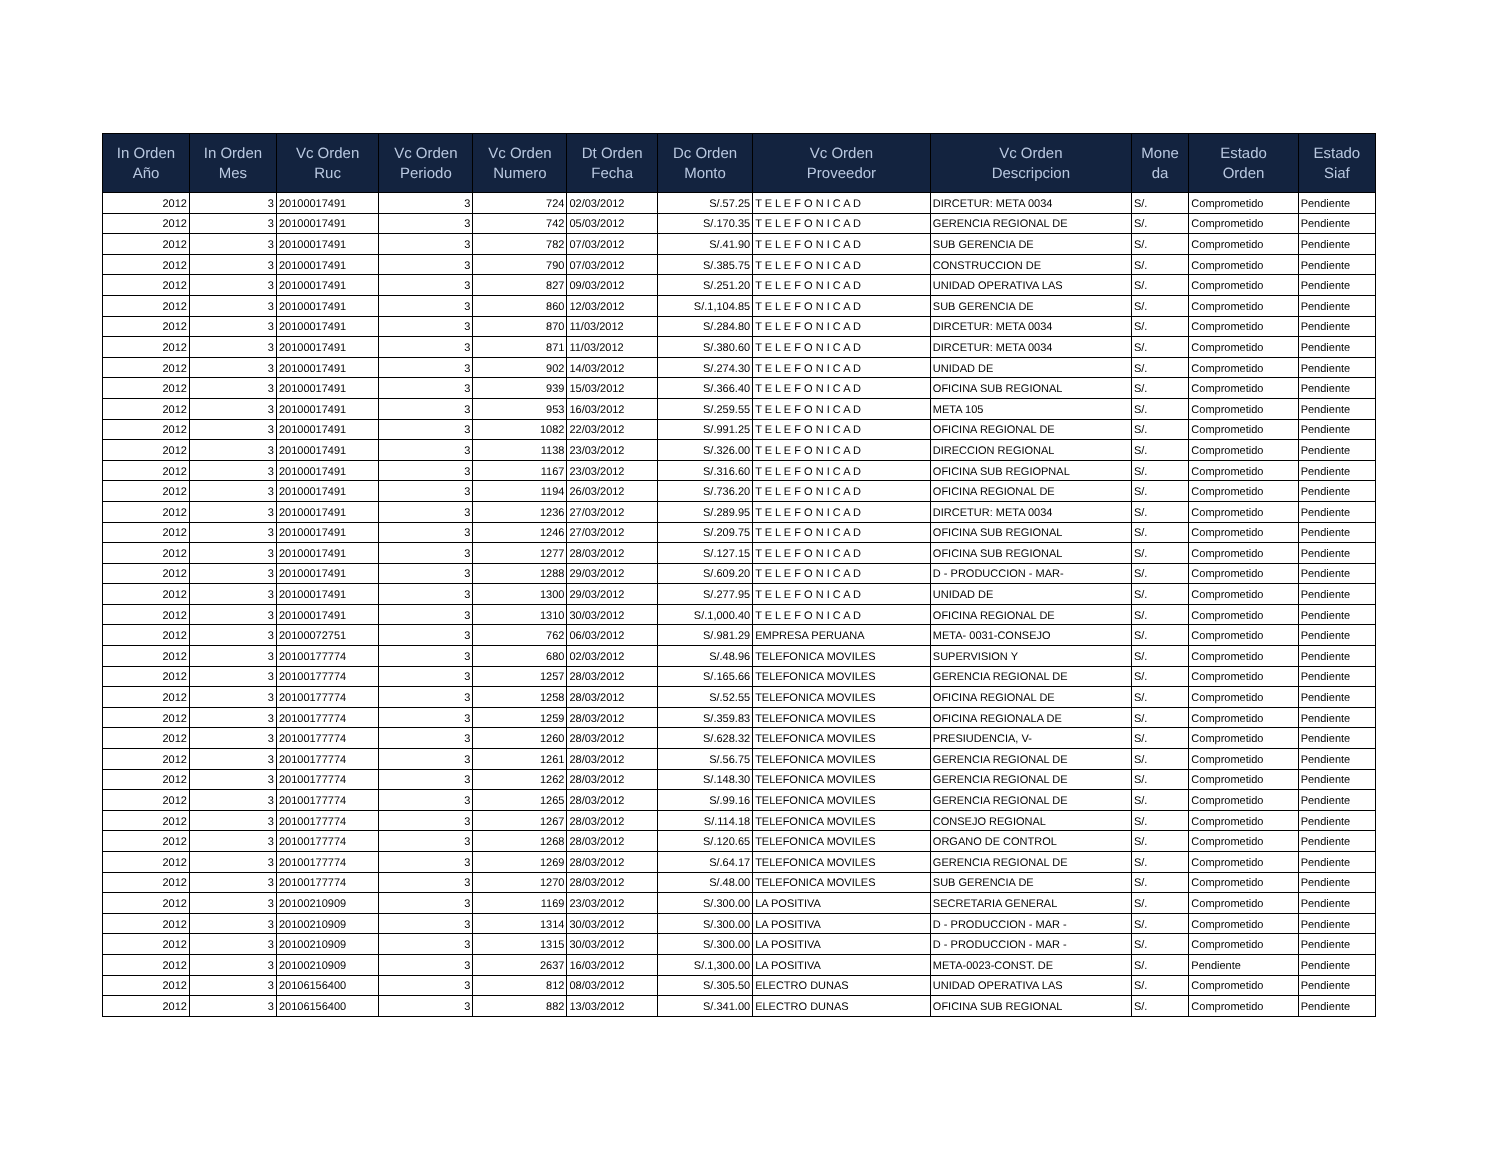| In Orden Año | In Orden Mes | Vc Orden Ruc | Vc Orden Periodo | Vc Orden Numero | Dt Orden Fecha | Dc Orden Monto | Vc Orden Proveedor | Vc Orden Descripcion | Mone da | Estado Orden | Estado Siaf |
| --- | --- | --- | --- | --- | --- | --- | --- | --- | --- | --- | --- |
| 2012 | 3 | 20100017491 | 3 | 724 | 02/03/2012 | S/.57.25 | T E L E F O N I C A D | DIRCETUR: META 0034 | S/. | Comprometido | Pendiente |
| 2012 | 3 | 20100017491 | 3 | 742 | 05/03/2012 | S/.170.35 | T E L E F O N I C A D | GERENCIA REGIONAL DE | S/. | Comprometido | Pendiente |
| 2012 | 3 | 20100017491 | 3 | 782 | 07/03/2012 | S/.41.90 | T E L E F O N I C A D | SUB GERENCIA DE | S/. | Comprometido | Pendiente |
| 2012 | 3 | 20100017491 | 3 | 790 | 07/03/2012 | S/.385.75 | T E L E F O N I C A D | CONSTRUCCION DE | S/. | Comprometido | Pendiente |
| 2012 | 3 | 20100017491 | 3 | 827 | 09/03/2012 | S/.251.20 | T E L E F O N I C A D | UNIDAD OPERATIVA LAS | S/. | Comprometido | Pendiente |
| 2012 | 3 | 20100017491 | 3 | 860 | 12/03/2012 | S/.1,104.85 | T E L E F O N I C A D | SUB GERENCIA DE | S/. | Comprometido | Pendiente |
| 2012 | 3 | 20100017491 | 3 | 870 | 11/03/2012 | S/.284.80 | T E L E F O N I C A D | DIRCETUR: META 0034 | S/. | Comprometido | Pendiente |
| 2012 | 3 | 20100017491 | 3 | 871 | 11/03/2012 | S/.380.60 | T E L E F O N I C A D | DIRCETUR: META 0034 | S/. | Comprometido | Pendiente |
| 2012 | 3 | 20100017491 | 3 | 902 | 14/03/2012 | S/.274.30 | T E L E F O N I C A D | UNIDAD DE | S/. | Comprometido | Pendiente |
| 2012 | 3 | 20100017491 | 3 | 939 | 15/03/2012 | S/.366.40 | T E L E F O N I C A D | OFICINA SUB REGIONAL | S/. | Comprometido | Pendiente |
| 2012 | 3 | 20100017491 | 3 | 953 | 16/03/2012 | S/.259.55 | T E L E F O N I C A D | META 105 | S/. | Comprometido | Pendiente |
| 2012 | 3 | 20100017491 | 3 | 1082 | 22/03/2012 | S/.991.25 | T E L E F O N I C A D | OFICINA REGIONAL DE | S/. | Comprometido | Pendiente |
| 2012 | 3 | 20100017491 | 3 | 1138 | 23/03/2012 | S/.326.00 | T E L E F O N I C A D | DIRECCION REGIONAL | S/. | Comprometido | Pendiente |
| 2012 | 3 | 20100017491 | 3 | 1167 | 23/03/2012 | S/.316.60 | T E L E F O N I C A D | OFICINA SUB REGIOPNAL | S/. | Comprometido | Pendiente |
| 2012 | 3 | 20100017491 | 3 | 1194 | 26/03/2012 | S/.736.20 | T E L E F O N I C A D | OFICINA REGIONAL DE | S/. | Comprometido | Pendiente |
| 2012 | 3 | 20100017491 | 3 | 1236 | 27/03/2012 | S/.289.95 | T E L E F O N I C A D | DIRCETUR: META 0034 | S/. | Comprometido | Pendiente |
| 2012 | 3 | 20100017491 | 3 | 1246 | 27/03/2012 | S/.209.75 | T E L E F O N I C A D | OFICINA SUB REGIONAL | S/. | Comprometido | Pendiente |
| 2012 | 3 | 20100017491 | 3 | 1277 | 28/03/2012 | S/.127.15 | T E L E F O N I C A D | OFICINA SUB REGIONAL | S/. | Comprometido | Pendiente |
| 2012 | 3 | 20100017491 | 3 | 1288 | 29/03/2012 | S/.609.20 | T E L E F O N I C A D | D - PRODUCCION - MAR- | S/. | Comprometido | Pendiente |
| 2012 | 3 | 20100017491 | 3 | 1300 | 29/03/2012 | S/.277.95 | T E L E F O N I C A D | UNIDAD DE | S/. | Comprometido | Pendiente |
| 2012 | 3 | 20100017491 | 3 | 1310 | 30/03/2012 | S/.1,000.40 | T E L E F O N I C A D | OFICINA REGIONAL DE | S/. | Comprometido | Pendiente |
| 2012 | 3 | 20100072751 | 3 | 762 | 06/03/2012 | S/.981.29 | EMPRESA PERUANA | META- 0031-CONSEJO | S/. | Comprometido | Pendiente |
| 2012 | 3 | 20100177774 | 3 | 680 | 02/03/2012 | S/.48.96 | TELEFONICA MOVILES | SUPERVISION Y | S/. | Comprometido | Pendiente |
| 2012 | 3 | 20100177774 | 3 | 1257 | 28/03/2012 | S/.165.66 | TELEFONICA MOVILES | GERENCIA REGIONAL DE | S/. | Comprometido | Pendiente |
| 2012 | 3 | 20100177774 | 3 | 1258 | 28/03/2012 | S/.52.55 | TELEFONICA MOVILES | OFICINA REGIONAL DE | S/. | Comprometido | Pendiente |
| 2012 | 3 | 20100177774 | 3 | 1259 | 28/03/2012 | S/.359.83 | TELEFONICA MOVILES | OFICINA REGIONALA DE | S/. | Comprometido | Pendiente |
| 2012 | 3 | 20100177774 | 3 | 1260 | 28/03/2012 | S/.628.32 | TELEFONICA MOVILES | PRESIUDENCIA, V- | S/. | Comprometido | Pendiente |
| 2012 | 3 | 20100177774 | 3 | 1261 | 28/03/2012 | S/.56.75 | TELEFONICA MOVILES | GERENCIA REGIONAL DE | S/. | Comprometido | Pendiente |
| 2012 | 3 | 20100177774 | 3 | 1262 | 28/03/2012 | S/.148.30 | TELEFONICA MOVILES | GERENCIA REGIONAL DE | S/. | Comprometido | Pendiente |
| 2012 | 3 | 20100177774 | 3 | 1265 | 28/03/2012 | S/.99.16 | TELEFONICA MOVILES | GERENCIA REGIONAL DE | S/. | Comprometido | Pendiente |
| 2012 | 3 | 20100177774 | 3 | 1267 | 28/03/2012 | S/.114.18 | TELEFONICA MOVILES | CONSEJO REGIONAL | S/. | Comprometido | Pendiente |
| 2012 | 3 | 20100177774 | 3 | 1268 | 28/03/2012 | S/.120.65 | TELEFONICA MOVILES | ORGANO DE CONTROL | S/. | Comprometido | Pendiente |
| 2012 | 3 | 20100177774 | 3 | 1269 | 28/03/2012 | S/.64.17 | TELEFONICA MOVILES | GERENCIA REGIONAL DE | S/. | Comprometido | Pendiente |
| 2012 | 3 | 20100177774 | 3 | 1270 | 28/03/2012 | S/.48.00 | TELEFONICA MOVILES | SUB GERENCIA DE | S/. | Comprometido | Pendiente |
| 2012 | 3 | 20100210909 | 3 | 1169 | 23/03/2012 | S/.300.00 | LA POSITIVA | SECRETARIA GENERAL | S/. | Comprometido | Pendiente |
| 2012 | 3 | 20100210909 | 3 | 1314 | 30/03/2012 | S/.300.00 | LA POSITIVA | D - PRODUCCION - MAR - | S/. | Comprometido | Pendiente |
| 2012 | 3 | 20100210909 | 3 | 1315 | 30/03/2012 | S/.300.00 | LA POSITIVA | D - PRODUCCION - MAR - | S/. | Comprometido | Pendiente |
| 2012 | 3 | 20100210909 | 3 | 2637 | 16/03/2012 | S/.1,300.00 | LA POSITIVA | META-0023-CONST. DE | S/. | Pendiente | Pendiente |
| 2012 | 3 | 20106156400 | 3 | 812 | 08/03/2012 | S/.305.50 | ELECTRO DUNAS | UNIDAD OPERATIVA LAS | S/. | Comprometido | Pendiente |
| 2012 | 3 | 20106156400 | 3 | 882 | 13/03/2012 | S/.341.00 | ELECTRO DUNAS | OFICINA SUB REGIONAL | S/. | Comprometido | Pendiente |